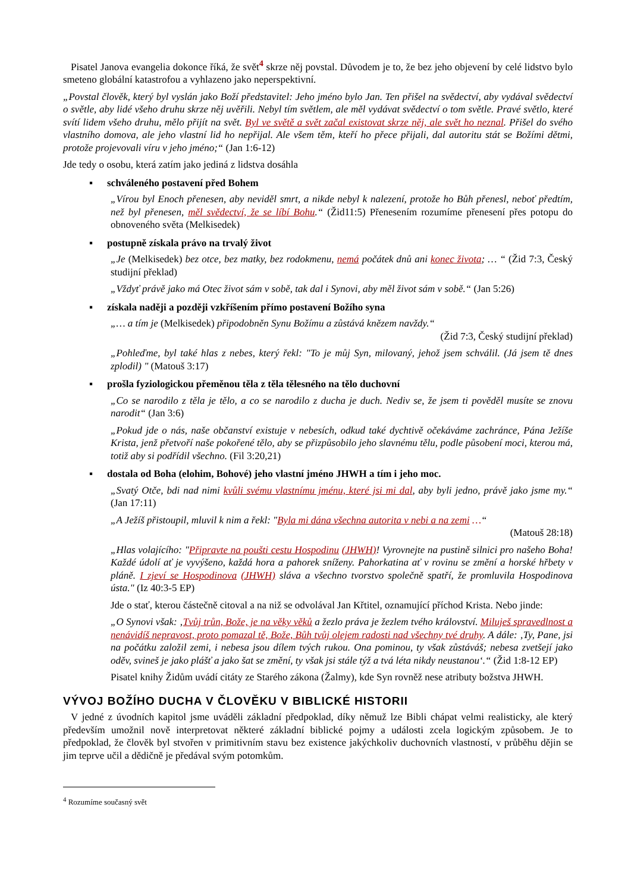Pisatel Janova evangelia dokonce říká, že svět<sup>4</sup> skrze něj povstal. Důvodem je to, že bez jeho objevení by celé lidstvo bylo smeteno globální katastrofou a vyhlazeno jako neperspektivní.
„Povstal člověk, který byl vyslán jako Boží představitel: Jeho jméno bylo Jan. Ten přišel na svědectví, aby vydával svědectví o světle, aby lidé všeho druhu skrze něj uvěřili. Nebyl tím světlem, ale měl vydávat svědectví o tom světle. Pravé světlo, které svítí lidem všeho druhu, mělo přijít na svět. Byl ve světě a svět začal existovat skrze něj, ale svět ho neznal. Přišel do svého vlastního domova, ale jeho vlastní lid ho nepřijal. Ale všem těm, kteří ho přece přijali, dal autoritu stát se Božími dětmi, protože projevovali víru v jeho jméno;“ (Jan 1:6-12)
Jde tedy o osobu, která zatím jako jediná z lidstva dosáhla
▪ schváleného postavení před Bohem
„Vírou byl Enoch přenesen, aby neviděl smrt, a nikde nebyl k nalezení, protože ho Bůh přenesl, neboť předtím, než byl přenesen, měl svědectví, že se líbí Bohu.“ (Žid11:5) Přenesením rozumíme přenesení přes potopu do obnoveného světa (Melkisedek)
▪ postupně získala právo na trvalý život
„Je (Melkisedek) bez otce, bez matky, bez rodokmenu, nemá počátek dnů ani konec života; … “ (Žid 7:3, Český studijní překlad)
„Vždyť právě jako má Otec život sám v sobě, tak dal i Synovi, aby měl život sám v sobě.“ (Jan 5:26)
▪ získala naději a později vzkříšením přímo postavení Božího syna
„… a tím je (Melkisedek) připodobněn Synu Božímu a zůstává knězem navždy.“
(Žid 7:3, Český studijní překlad)
„Pohleďme, byl také hlas z nebes, který řekl: "To je můj Syn, milovaný, jehož jsem schválil. (Já jsem tě dnes zplodil) " (Matouš 3:17)
▪ prošla fyziologickou přeměnou těla z těla tělesného na tělo duchovní
„Co se narodilo z těla je tělo, a co se narodilo z ducha je duch. Nediv se, že jsem ti pověděl musíte se znovu narodit“ (Jan 3:6)
„Pokud jde o nás, naše občanství existuje v nebesích, odkud také dychtivě očekáváme zachránce, Pána Ježíše Krista, jenž přetvoří naše pokořené tělo, aby se přizpůsobilo jeho slavnému tělu, podle působení moci, kterou má, totiž aby si podřídil všechno. (Fil 3:20,21)
▪ dostala od Boha (elohim, Bohové) jeho vlastní jméno JHWH a tím i jeho moc.
„Svatý Otče, bdi nad nimi kvůli svému vlastnímu jménu, které jsi mi dal, aby byli jedno, právě jako jsme my.“ (Jan 17:11)
„A Ježíš přistoupil, mluvil k nim a řekl: "Byla mi dána všechna autorita v nebi a na zemi …“
(Matouš 28:18)
„Hlas volajícího: "Připravte na poušti cestu Hospodinu (JHWH)! Vyrovnejte na pustině silnici pro našeho Boha! Každé údolí ať je vyvýšeno, každá hora a pahorek sníženy. Pahorkatina ať v rovinu se změní a horské hřbety v pláně. I zjeví se Hospodinova (JHWH) sláva a všechno tvorstvo společně spatří, že promluvila Hospodinova ústa." (Iz 40:3-5 EP)
Jde o stať, kterou částečně citoval a na niž se odvolával Jan Křtitel, oznamující příchod Krista. Nebo jinde:
„O Synovi však: ‚Tvůj trůn, Bože, je na věky věků a žezlo práva je žezlem tvého království. Miluješ spravedlnost a nenávidíš nepravost, proto pomazal tě, Bože, Bůh tvůj olejem radosti nad všechny tvé druhy. A dále: ‚Ty, Pane, jsi na počátku založil zemi, i nebesa jsou dílem tvých rukou. Ona pominou, ty však zůstáváš; nebesa zvetšejí jako oděv, svineš je jako plášť a jako šat se změní, ty však jsi stále týž a tvá léta nikdy neustanou‘.“ (Žid 1:8-12 EP)
Pisatel knihy Židům uvádí citáty ze Starého zákona (Žalmy), kde Syn rovněž nese atributy božstva JHWH.
VÝVOJ BOŽÍHO DUCHA V ČLOVĚKU V BIBLICKÉ HISTORII
V jedné z úvodních kapitol jsme uváděli základní předpoklad, díky němuž lze Bibli chápat velmi realisticky, ale který především umožnil nově interpretovat některé základní biblické pojmy a události zcela logickým způsobem. Je to předpoklad, že člověk byl stvořen v primitivním stavu bez existence jakýchkoliv duchovních vlastností, v průběhu dějin se jim teprve učil a dědičně je předával svým potomkům.
<sup>4</sup> Rozumíme současný svět